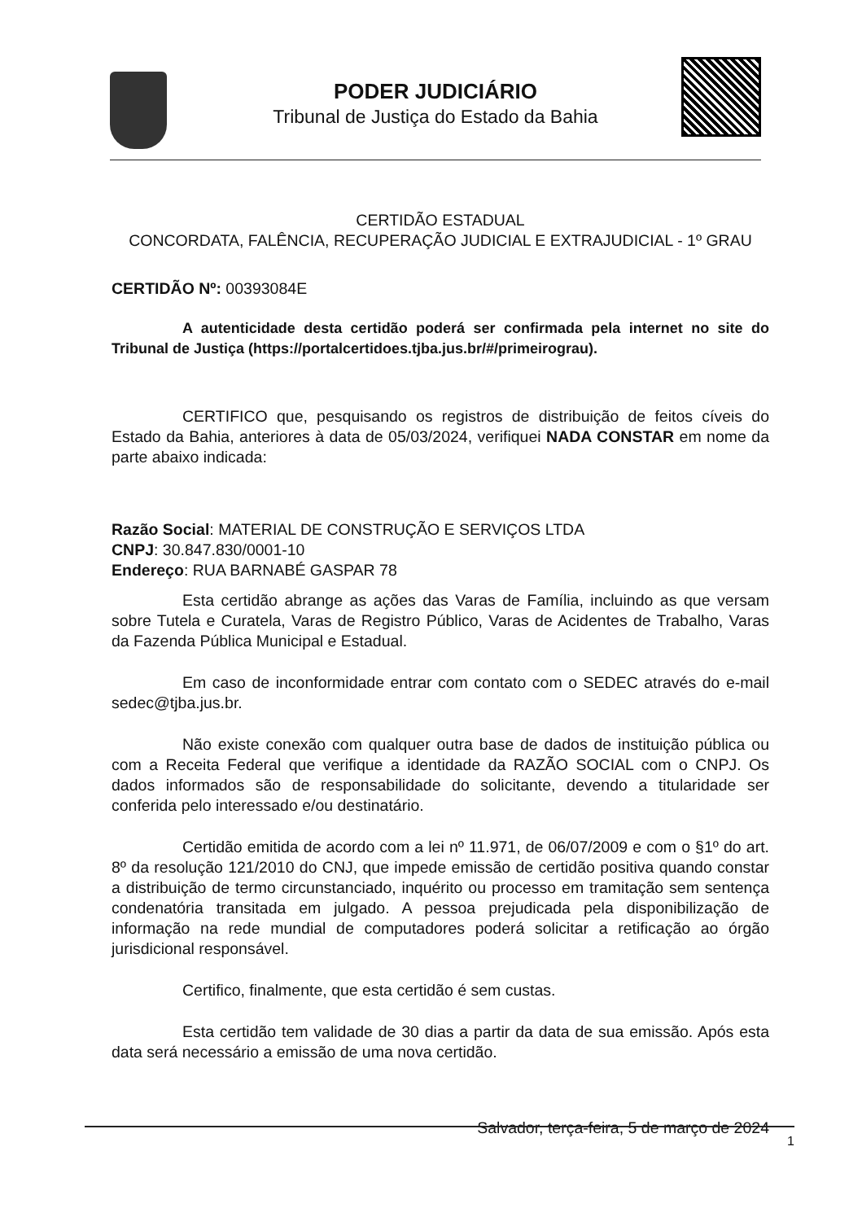PODER JUDICIÁRIO
Tribunal de Justiça do Estado da Bahia
CERTIDÃO ESTADUAL
CONCORDATA, FALÊNCIA, RECUPERAÇÃO JUDICIAL E EXTRAJUDICIAL - 1º GRAU
CERTIDÃO Nº: 00393084E
A autenticidade desta certidão poderá ser confirmada pela internet no site do Tribunal de Justiça (https://portalcertidoes.tjba.jus.br/#/primeirograu).
CERTIFICO que, pesquisando os registros de distribuição de feitos cíveis do Estado da Bahia, anteriores à data de 05/03/2024, verifiquei NADA CONSTAR em nome da parte abaixo indicada:
Razão Social: MATERIAL DE CONSTRUÇÃO E SERVIÇOS LTDA
CNPJ: 30.847.830/0001-10
Endereço: RUA BARNABÉ GASPAR 78
Esta certidão abrange as ações das Varas de Família, incluindo as que versam sobre Tutela e Curatela, Varas de Registro Público, Varas de Acidentes de Trabalho, Varas da Fazenda Pública Municipal e Estadual.
Em caso de inconformidade entrar com contato com o SEDEC através do e-mail sedec@tjba.jus.br.
Não existe conexão com qualquer outra base de dados de instituição pública ou com a Receita Federal que verifique a identidade da RAZÃO SOCIAL com o CNPJ. Os dados informados são de responsabilidade do solicitante, devendo a titularidade ser conferida pelo interessado e/ou destinatário.
Certidão emitida de acordo com a lei nº 11.971, de 06/07/2009 e com o §1º do art. 8º da resolução 121/2010 do CNJ, que impede emissão de certidão positiva quando constar a distribuição de termo circunstanciado, inquérito ou processo em tramitação sem sentença condenatória transitada em julgado. A pessoa prejudicada pela disponibilização de informação na rede mundial de computadores poderá solicitar a retificação ao órgão jurisdicional responsável.
Certifico, finalmente, que esta certidão é sem custas.
Esta certidão tem validade de 30 dias a partir da data de sua emissão. Após esta data será necessário a emissão de uma nova certidão.
Salvador, terça-feira, 5 de março de 2024
1